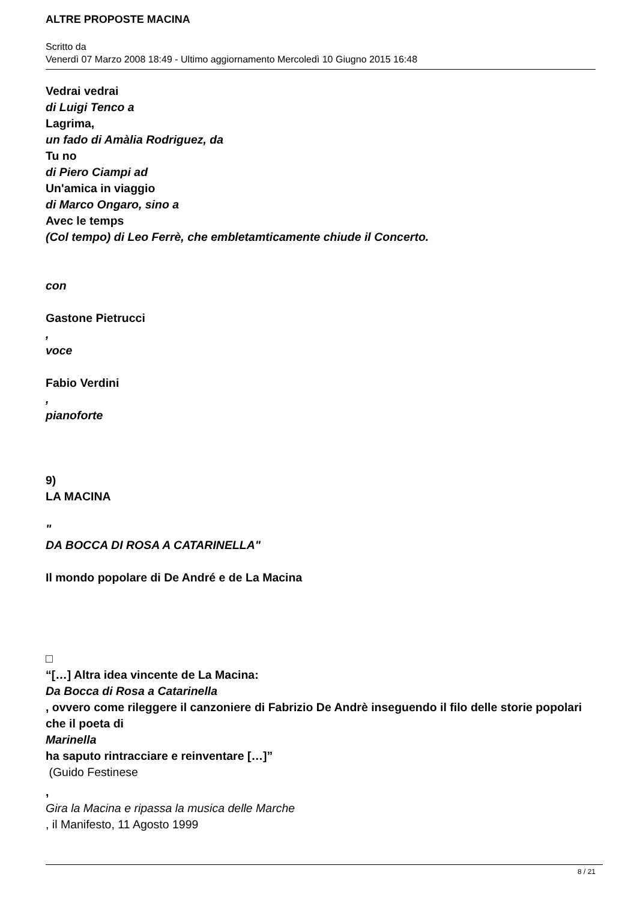ALTRE PROPOSTE MACINA
Scritto da
Venerdì 07 Marzo 2008 18:49 - Ultimo aggiornamento Mercoledì 10 Giugno 2015 16:48
Vedrai vedrai
di Luigi Tenco a
Lagrima,
un fado di Amàlia Rodriguez, da
Tu no
di Piero Ciampi ad
Un'amica in viaggio
di Marco Ongaro, sino a
Avec le temps
(Col tempo) di Leo Ferrè, che embletamticamente chiude il Concerto.
con
Gastone Pietrucci
,
voce
Fabio Verdini
,
pianoforte
9)
LA MACINA
"
DA BOCCA DI ROSA A CATARINELLA"
Il mondo popolare di De André e de La Macina
□
“[…] Altra idea vincente de La Macina:
Da Bocca di Rosa a Catarinella
, ovvero come rileggere il canzoniere di Fabrizio De Andrè inseguendo il filo delle storie popolari che il poeta di
Marinella
ha saputo rintracciare e reinventare […]”
(Guido Festinese
,
Gira la Macina e ripassa la musica delle Marche
, il Manifesto, 11 Agosto 1999
8 / 21